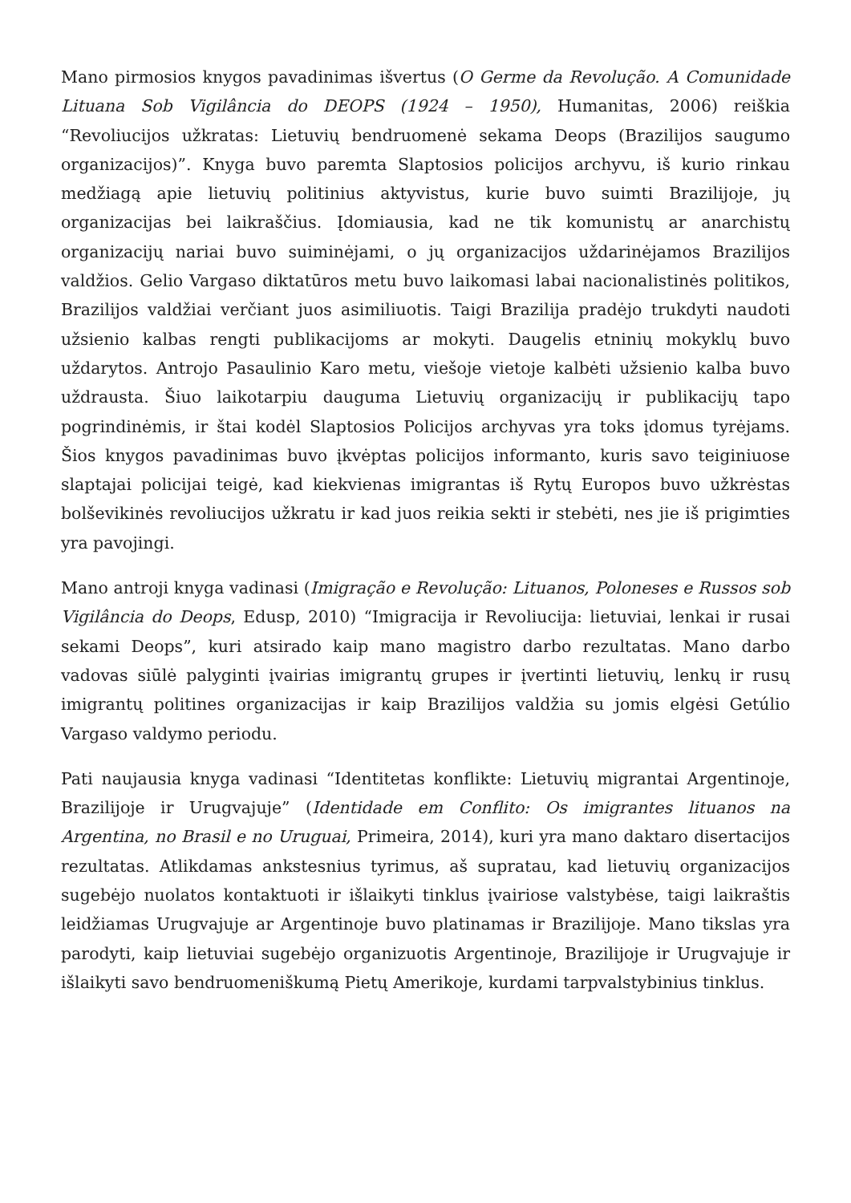Mano pirmosios knygos pavadinimas išvertus (O Germe da Revolução. A Comunidade Lituana Sob Vigilância do DEOPS (1924 – 1950), Humanitas, 2006) reiškia “Revoliucijos užkratas: Lietuvių bendruomenė sekama Deops (Brazilijos saugumo organizacijos)”. Knyga buvo paremta Slaptosios policijos archyvu, iš kurio rinkau medžiagą apie lietuvių politinius aktyvistus, kurie buvo suimti Brazilijoje, jų organizacijas bei laikraščius. Įdomiausia, kad ne tik komunistų ar anarchistų organizacijų nariai buvo suiminėjami, o jų organizacijos uždarinėjamos Brazilijos valdžios. Gelio Vargaso diktatūros metu buvo laikomasi labai nacionalistinės politikos, Brazilijos valdžiai verčiant juos asimiliuotis. Taigi Brazilija pradėjo trukdyti naudoti užsienio kalbas rengti publikacijoms ar mokyti. Daugelis etninių mokyklų buvo uždarytos. Antrojo Pasaulinio Karo metu, viešoje vietoje kalbėti užsienio kalba buvo uždrausta. Šiuo laikotarpiu dauguma Lietuvių organizacijų ir publikacijų tapo pogrindinėmis, ir štai kodėl Slaptosios Policijos archyvas yra toks įdomus tyrėjams. Šios knygos pavadinimas buvo įkvėptas policijos informanto, kuris savo teiginiuose slaptajai policijai teigė, kad kiekvienas imigrantas iš Rytų Europos buvo užkrėstas bolševikinės revoliucijos užkratu ir kad juos reikia sekti ir stebėti, nes jie iš prigimties yra pavojingi.
Mano antroji knyga vadinasi (Imigração e Revolução: Lituanos, Poloneses e Russos sob Vigilância do Deops, Edusp, 2010) “Imigracija ir Revoliucija: lietuviai, lenkai ir rusai sekami Deops”, kuri atsirado kaip mano magistro darbo rezultatas. Mano darbo vadovas siūlė palyginti įvairias imigrantų grupes ir įvertinti lietuvių, lenkų ir rusų imigrantų politines organizacijas ir kaip Brazilijos valdžia su jomis elgėsi Getúlio Vargaso valdymo periodu.
Pati naujausia knyga vadinasi “Identitetas konflikte: Lietuvių migrantai Argentinoje, Brazilijoje ir Urugvajuje” (Identidade em Conflito: Os imigrantes lituanos na Argentina, no Brasil e no Uruguai, Primeira, 2014), kuri yra mano daktaro disertacijos rezultatas. Atlikdamas ankstesnius tyrimus, aš supratau, kad lietuvių organizacijos sugebėjo nuolatos kontaktuoti ir išlaikyti tinklus įvairiose valstybėse, taigi laikraštis leidžiamas Urugvajuje ar Argentinoje buvo platinamas ir Brazilijoje. Mano tikslas yra parodyti, kaip lietuviai sugebėjo organizuotis Argentinoje, Brazilijoje ir Urugvajuje ir išlaikyti savo bendruomeniškumą Pietų Amerikoje, kurdami tarpvalstybinius tinklus.